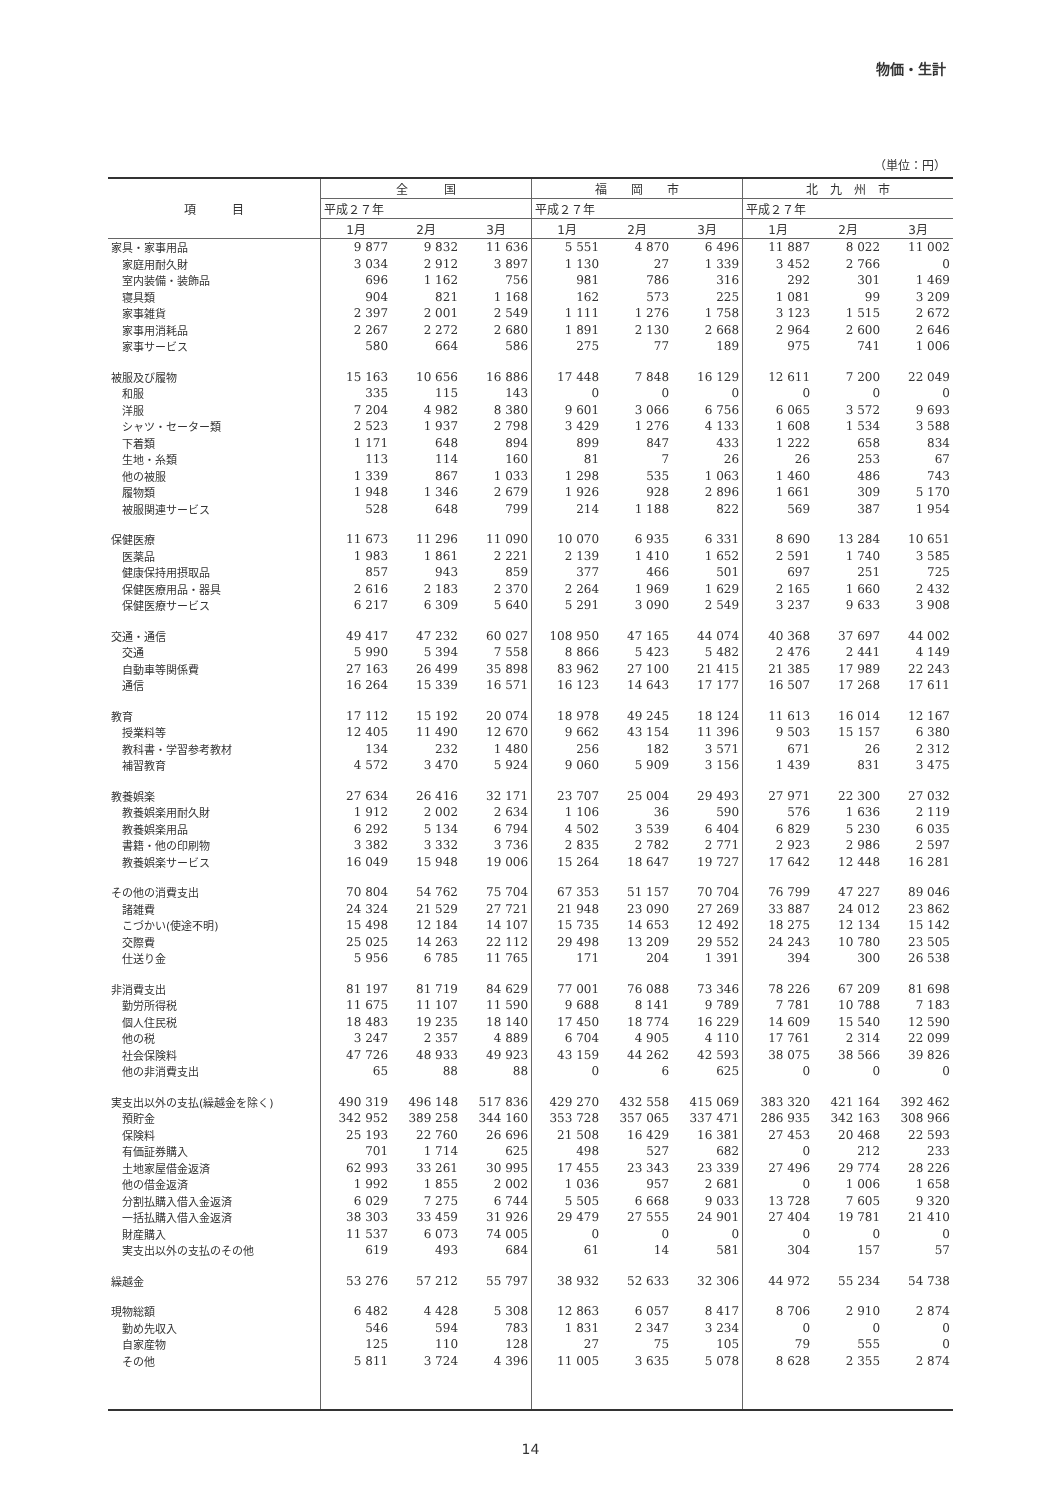物価・生計
（単位：円）
| 項 目 | 全 国 | | | 福 岡 市 | | | 北 九 州 市 | | |
| --- | --- | --- | --- | --- | --- | --- | --- | --- | --- |
| | 平成２７年 | | | 平成２７年 | | | 平成２７年 | | |
| | 1月 | 2月 | 3月 | 1月 | 2月 | 3月 | 1月 | 2月 | 3月 |
| 家具・家事用品 | 9 877 | 9 832 | 11 636 | 5 551 | 4 870 | 6 496 | 11 887 | 8 022 | 11 002 |
| 家庭用耐久財 | 3 034 | 2 912 | 3 897 | 1 130 | 27 | 1 339 | 3 452 | 2 766 | 0 |
| 室内装備・装飾品 | 696 | 1 162 | 756 | 981 | 786 | 316 | 292 | 301 | 1 469 |
| 寝具類 | 904 | 821 | 1 168 | 162 | 573 | 225 | 1 081 | 99 | 3 209 |
| 家事雑貨 | 2 397 | 2 001 | 2 549 | 1 111 | 1 276 | 1 758 | 3 123 | 1 515 | 2 672 |
| 家事用消耗品 | 2 267 | 2 272 | 2 680 | 1 891 | 2 130 | 2 668 | 2 964 | 2 600 | 2 646 |
| 家事サービス | 580 | 664 | 586 | 275 | 77 | 189 | 975 | 741 | 1 006 |
| 被服及び履物 | 15 163 | 10 656 | 16 886 | 17 448 | 7 848 | 16 129 | 12 611 | 7 200 | 22 049 |
| 和服 | 335 | 115 | 143 | 0 | 0 | 0 | 0 | 0 | 0 |
| 洋服 | 7 204 | 4 982 | 8 380 | 9 601 | 3 066 | 6 756 | 6 065 | 3 572 | 9 693 |
| シャツ・セーター類 | 2 523 | 1 937 | 2 798 | 3 429 | 1 276 | 4 133 | 1 608 | 1 534 | 3 588 |
| 下着類 | 1 171 | 648 | 894 | 899 | 847 | 433 | 1 222 | 658 | 834 |
| 生地・糸類 | 113 | 114 | 160 | 81 | 7 | 26 | 26 | 253 | 67 |
| 他の被服 | 1 339 | 867 | 1 033 | 1 298 | 535 | 1 063 | 1 460 | 486 | 743 |
| 履物類 | 1 948 | 1 346 | 2 679 | 1 926 | 928 | 2 896 | 1 661 | 309 | 5 170 |
| 被服関連サービス | 528 | 648 | 799 | 214 | 1 188 | 822 | 569 | 387 | 1 954 |
| 保健医療 | 11 673 | 11 296 | 11 090 | 10 070 | 6 935 | 6 331 | 8 690 | 13 284 | 10 651 |
| 医薬品 | 1 983 | 1 861 | 2 221 | 2 139 | 1 410 | 1 652 | 2 591 | 1 740 | 3 585 |
| 健康保持用摂取品 | 857 | 943 | 859 | 377 | 466 | 501 | 697 | 251 | 725 |
| 保健医療用品・器具 | 2 616 | 2 183 | 2 370 | 2 264 | 1 969 | 1 629 | 2 165 | 1 660 | 2 432 |
| 保健医療サービス | 6 217 | 6 309 | 5 640 | 5 291 | 3 090 | 2 549 | 3 237 | 9 633 | 3 908 |
| 交通・通信 | 49 417 | 47 232 | 60 027 | 108 950 | 47 165 | 44 074 | 40 368 | 37 697 | 44 002 |
| 交通 | 5 990 | 5 394 | 7 558 | 8 866 | 5 423 | 5 482 | 2 476 | 2 441 | 4 149 |
| 自動車等関係費 | 27 163 | 26 499 | 35 898 | 83 962 | 27 100 | 21 415 | 21 385 | 17 989 | 22 243 |
| 通信 | 16 264 | 15 339 | 16 571 | 16 123 | 14 643 | 17 177 | 16 507 | 17 268 | 17 611 |
| 教育 | 17 112 | 15 192 | 20 074 | 18 978 | 49 245 | 18 124 | 11 613 | 16 014 | 12 167 |
| 授業料等 | 12 405 | 11 490 | 12 670 | 9 662 | 43 154 | 11 396 | 9 503 | 15 157 | 6 380 |
| 教科書・学習参考教材 | 134 | 232 | 1 480 | 256 | 182 | 3 571 | 671 | 26 | 2 312 |
| 補習教育 | 4 572 | 3 470 | 5 924 | 9 060 | 5 909 | 3 156 | 1 439 | 831 | 3 475 |
| 教養娯楽 | 27 634 | 26 416 | 32 171 | 23 707 | 25 004 | 29 493 | 27 971 | 22 300 | 27 032 |
| 教養娯楽用耐久財 | 1 912 | 2 002 | 2 634 | 1 106 | 36 | 590 | 576 | 1 636 | 2 119 |
| 教養娯楽用品 | 6 292 | 5 134 | 6 794 | 4 502 | 3 539 | 6 404 | 6 829 | 5 230 | 6 035 |
| 書籍・他の印刷物 | 3 382 | 3 332 | 3 736 | 2 835 | 2 782 | 2 771 | 2 923 | 2 986 | 2 597 |
| 教養娯楽サービス | 16 049 | 15 948 | 19 006 | 15 264 | 18 647 | 19 727 | 17 642 | 12 448 | 16 281 |
| その他の消費支出 | 70 804 | 54 762 | 75 704 | 67 353 | 51 157 | 70 704 | 76 799 | 47 227 | 89 046 |
| 諸雑費 | 24 324 | 21 529 | 27 721 | 21 948 | 23 090 | 27 269 | 33 887 | 24 012 | 23 862 |
| こづかい(使途不明) | 15 498 | 12 184 | 14 107 | 15 735 | 14 653 | 12 492 | 18 275 | 12 134 | 15 142 |
| 交際費 | 25 025 | 14 263 | 22 112 | 29 498 | 13 209 | 29 552 | 24 243 | 10 780 | 23 505 |
| 仕送り金 | 5 956 | 6 785 | 11 765 | 171 | 204 | 1 391 | 394 | 300 | 26 538 |
| 非消費支出 | 81 197 | 81 719 | 84 629 | 77 001 | 76 088 | 73 346 | 78 226 | 67 209 | 81 698 |
| 勤労所得税 | 11 675 | 11 107 | 11 590 | 9 688 | 8 141 | 9 789 | 7 781 | 10 788 | 7 183 |
| 個人住民税 | 18 483 | 19 235 | 18 140 | 17 450 | 18 774 | 16 229 | 14 609 | 15 540 | 12 590 |
| 他の税 | 3 247 | 2 357 | 4 889 | 6 704 | 4 905 | 4 110 | 17 761 | 2 314 | 22 099 |
| 社会保険料 | 47 726 | 48 933 | 49 923 | 43 159 | 44 262 | 42 593 | 38 075 | 38 566 | 39 826 |
| 他の非消費支出 | 65 | 88 | 88 | 0 | 6 | 625 | 0 | 0 | 0 |
| 実支出以外の支払(繰越金を除く) | 490 319 | 496 148 | 517 836 | 429 270 | 432 558 | 415 069 | 383 320 | 421 164 | 392 462 |
| 預貯金 | 342 952 | 389 258 | 344 160 | 353 728 | 357 065 | 337 471 | 286 935 | 342 163 | 308 966 |
| 保険料 | 25 193 | 22 760 | 26 696 | 21 508 | 16 429 | 16 381 | 27 453 | 20 468 | 22 593 |
| 有価証券購入 | 701 | 1 714 | 625 | 498 | 527 | 682 | 0 | 212 | 233 |
| 土地家屋借金返済 | 62 993 | 33 261 | 30 995 | 17 455 | 23 343 | 23 339 | 27 496 | 29 774 | 28 226 |
| 他の借金返済 | 1 992 | 1 855 | 2 002 | 1 036 | 957 | 2 681 | 0 | 1 006 | 1 658 |
| 分割払購入借入金返済 | 6 029 | 7 275 | 6 744 | 5 505 | 6 668 | 9 033 | 13 728 | 7 605 | 9 320 |
| 一括払購入借入金返済 | 38 303 | 33 459 | 31 926 | 29 479 | 27 555 | 24 901 | 27 404 | 19 781 | 21 410 |
| 財産購入 | 11 537 | 6 073 | 74 005 | 0 | 0 | 0 | 0 | 0 | 0 |
| 実支出以外の支払のその他 | 619 | 493 | 684 | 61 | 14 | 581 | 304 | 157 | 57 |
| 繰越金 | 53 276 | 57 212 | 55 797 | 38 932 | 52 633 | 32 306 | 44 972 | 55 234 | 54 738 |
| 現物総額 | 6 482 | 4 428 | 5 308 | 12 863 | 6 057 | 8 417 | 8 706 | 2 910 | 2 874 |
| 勤め先収入 | 546 | 594 | 783 | 1 831 | 2 347 | 3 234 | 0 | 0 | 0 |
| 自家産物 | 125 | 110 | 128 | 27 | 75 | 105 | 79 | 555 | 0 |
| その他 | 5 811 | 3 724 | 4 396 | 11 005 | 3 635 | 5 078 | 8 628 | 2 355 | 2 874 |
14